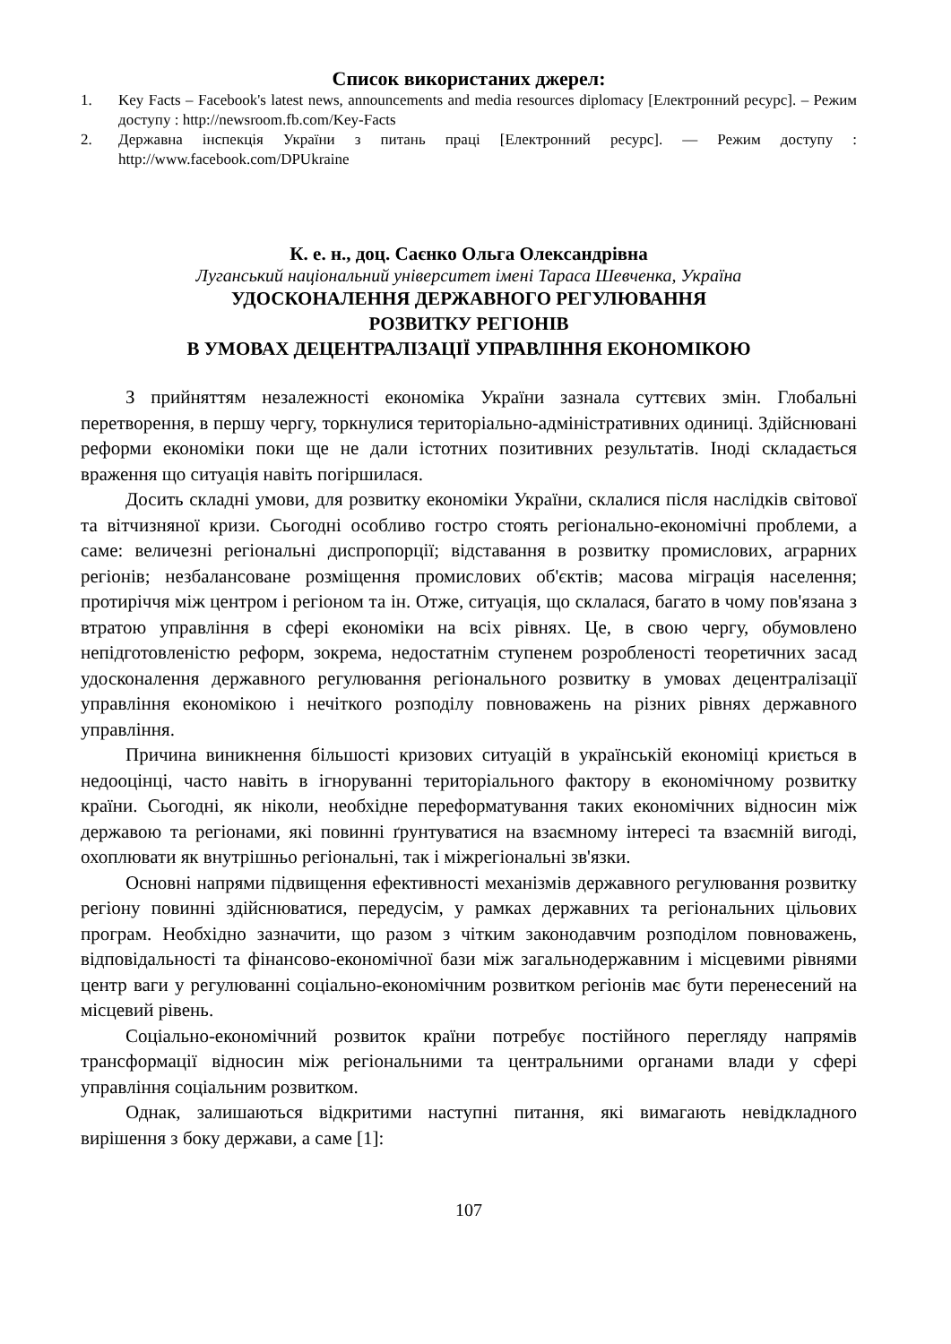Список використаних джерел:
1. Key Facts – Facebook's latest news, announcements and media resources diplomacy [Електронний ресурс]. – Режим доступу : http://newsroom.fb.com/Key-Facts
2. Державна інспекція України з питань праці [Електронний ресурс]. — Режим доступу : http://www.facebook.com/DPUkraine
К. е. н., доц. Саєнко Ольга Олександрівна
Луганський національний університет імені Тараса Шевченка, Україна
УДОСКОНАЛЕННЯ ДЕРЖАВНОГО РЕГУЛЮВАННЯ
РОЗВИТКУ РЕГІОНІВ
В УМОВАХ ДЕЦЕНТРАЛІЗАЦІЇ УПРАВЛІННЯ ЕКОНОМІКОЮ
З прийняттям незалежності економіка України зазнала суттєвих змін. Глобальні перетворення, в першу чергу, торкнулися територіально-адміністративних одиниці. Здійснювані реформи економіки поки ще не дали істотних позитивних результатів. Іноді складається враження що ситуація навіть погіршилася.
Досить складні умови, для розвитку економіки України, склалися після наслідків світової та вітчизняної кризи. Сьогодні особливо гостро стоять регіонально-економічні проблеми, а саме: величезні регіональні диспропорції; відставання в розвитку промислових, аграрних регіонів; незбалансоване розміщення промислових об'єктів; масова міграція населення; протиріччя між центром і регіоном та ін. Отже, ситуація, що склалася, багато в чому пов'язана з втратою управління в сфері економіки на всіх рівнях. Це, в свою чергу, обумовлено непідготовленістю реформ, зокрема, недостатнім ступенем розробленості теоретичних засад удосконалення державного регулювання регіонального розвитку в умовах децентралізації управління економікою і нечіткого розподілу повноважень на різних рівнях державного управління.
Причина виникнення більшості кризових ситуацій в українській економіці криється в недооцінці, часто навіть в ігноруванні територіального фактору в економічному розвитку країни. Сьогодні, як ніколи, необхідне переформатування таких економічних відносин між державою та регіонами, які повинні ґрунтуватися на взаємному інтересі та взаємній вигоді, охоплювати як внутрішньо регіональні, так і міжрегіональні зв'язки.
Основні напрями підвищення ефективності механізмів державного регулювання розвитку регіону повинні здійснюватися, передусім, у рамках державних та регіональних цільових програм. Необхідно зазначити, що разом з чітким законодавчим розподілом повноважень, відповідальності та фінансово-економічної бази між загальнодержавним і місцевими рівнями центр ваги у регулюванні соціально-економічним розвитком регіонів має бути перенесений на місцевий рівень.
Соціально-економічний розвиток країни потребує постійного перегляду напрямів трансформації відносин між регіональними та центральними органами влади у сфері управління соціальним розвитком.
Однак, залишаються відкритими наступні питання, які вимагають невідкладного вирішення з боку держави, а саме [1]:
107